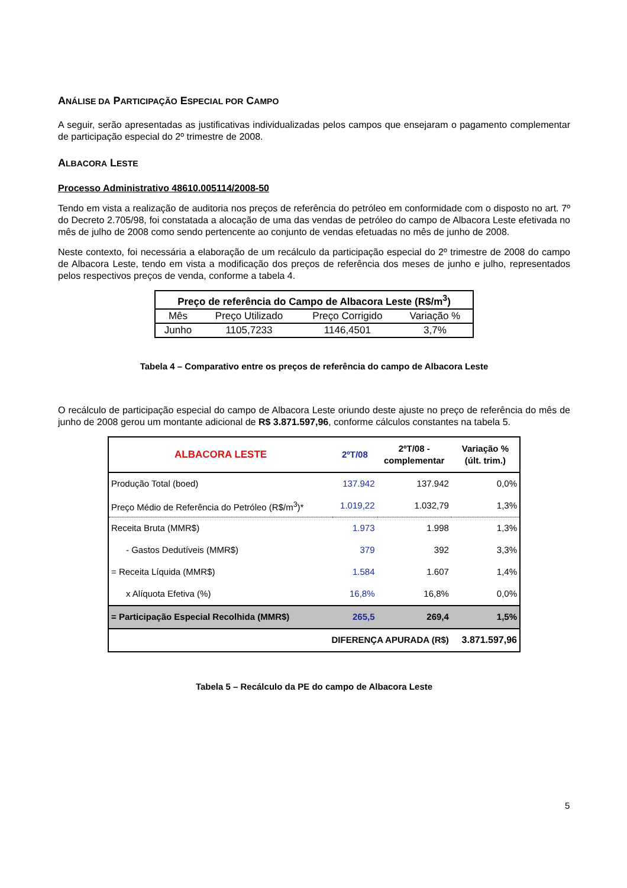ANÁLISE DA PARTICIPAÇÃO ESPECIAL POR CAMPO
A seguir, serão apresentadas as justificativas individualizadas pelos campos que ensejaram o pagamento complementar de participação especial do 2º trimestre de 2008.
ALBACORA LESTE
Processo Administrativo 48610.005114/2008-50
Tendo em vista a realização de auditoria nos preços de referência do petróleo em conformidade com o disposto no art. 7º do Decreto 2.705/98, foi constatada a alocação de uma das vendas de petróleo do campo de Albacora Leste efetivada no mês de julho de 2008 como sendo pertencente ao conjunto de vendas efetuadas no mês de junho de 2008.
Neste contexto, foi necessária a elaboração de um recálculo da participação especial do 2º trimestre de 2008 do campo de Albacora Leste, tendo em vista a modificação dos preços de referência dos meses de junho e julho, representados pelos respectivos preços de venda, conforme a tabela 4.
| Preço de referência do Campo de Albacora Leste (R$/m<sup>3</sup>) | | | |
| --- | --- | --- | --- |
| Mês | Preço Utilizado | Preço Corrigido | Variação % |
| Junho | 1105,7233 | 1146,4501 | 3,7% |
Tabela 4 – Comparativo entre os preços de referência do campo de Albacora Leste
O recálculo de participação especial do campo de Albacora Leste oriundo deste ajuste no preço de referência do mês de junho de 2008 gerou um montante adicional de R$ 3.871.597,96, conforme cálculos constantes na tabela 5.
| ALBACORA LESTE | 2ºT/08 | 2ºT/08 - complementar | Variação % (últ. trim.) |
| --- | --- | --- | --- |
| Produção Total (boed) | 137.942 | 137.942 | 0,0% |
| Preço Médio de Referência do Petróleo (R$/m<sup>3</sup>)* | 1.019,22 | 1.032,79 | 1,3% |
| Receita Bruta (MMR$) | 1.973 | 1.998 | 1,3% |
| - Gastos Dedutíveis (MMR$) | 379 | 392 | 3,3% |
| = Receita Líquida (MMR$) | 1.584 | 1.607 | 1,4% |
| x Alíquota Efetiva (%) | 16,8% | 16,8% | 0,0% |
| = Participação Especial Recolhida (MMR$) | 265,5 | 269,4 | 1,5% |
| DIFERENÇA APURADA (R$) | | | 3.871.597,96 |
Tabela 5 – Recálculo da PE do campo de Albacora Leste
5